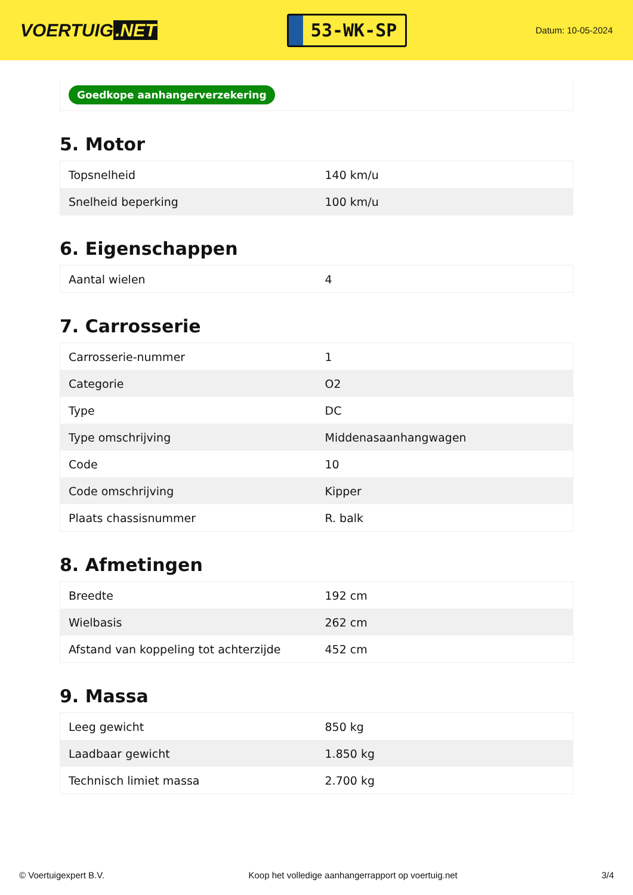VOERTUIG.NET
53-WK-SP
Datum: 10-05-2024
Goedkope aanhangerverzekering
5. Motor
| Topsnelheid | 140 km/u |
| Snelheid beperking | 100 km/u |
6. Eigenschappen
| Aantal wielen | 4 |
7. Carrosserie
| Carrosserie-nummer | 1 |
| Categorie | O2 |
| Type | DC |
| Type omschrijving | Middenasaanhangwagen |
| Code | 10 |
| Code omschrijving | Kipper |
| Plaats chassisnummer | R. balk |
8. Afmetingen
| Breedte | 192 cm |
| Wielbasis | 262 cm |
| Afstand van koppeling tot achterzijde | 452 cm |
9. Massa
| Leeg gewicht | 850 kg |
| Laadbaar gewicht | 1.850 kg |
| Technisch limiet massa | 2.700 kg |
© Voertuigexpert B.V. Koop het volledige aanhangerrapport op voertuig.net 3/4